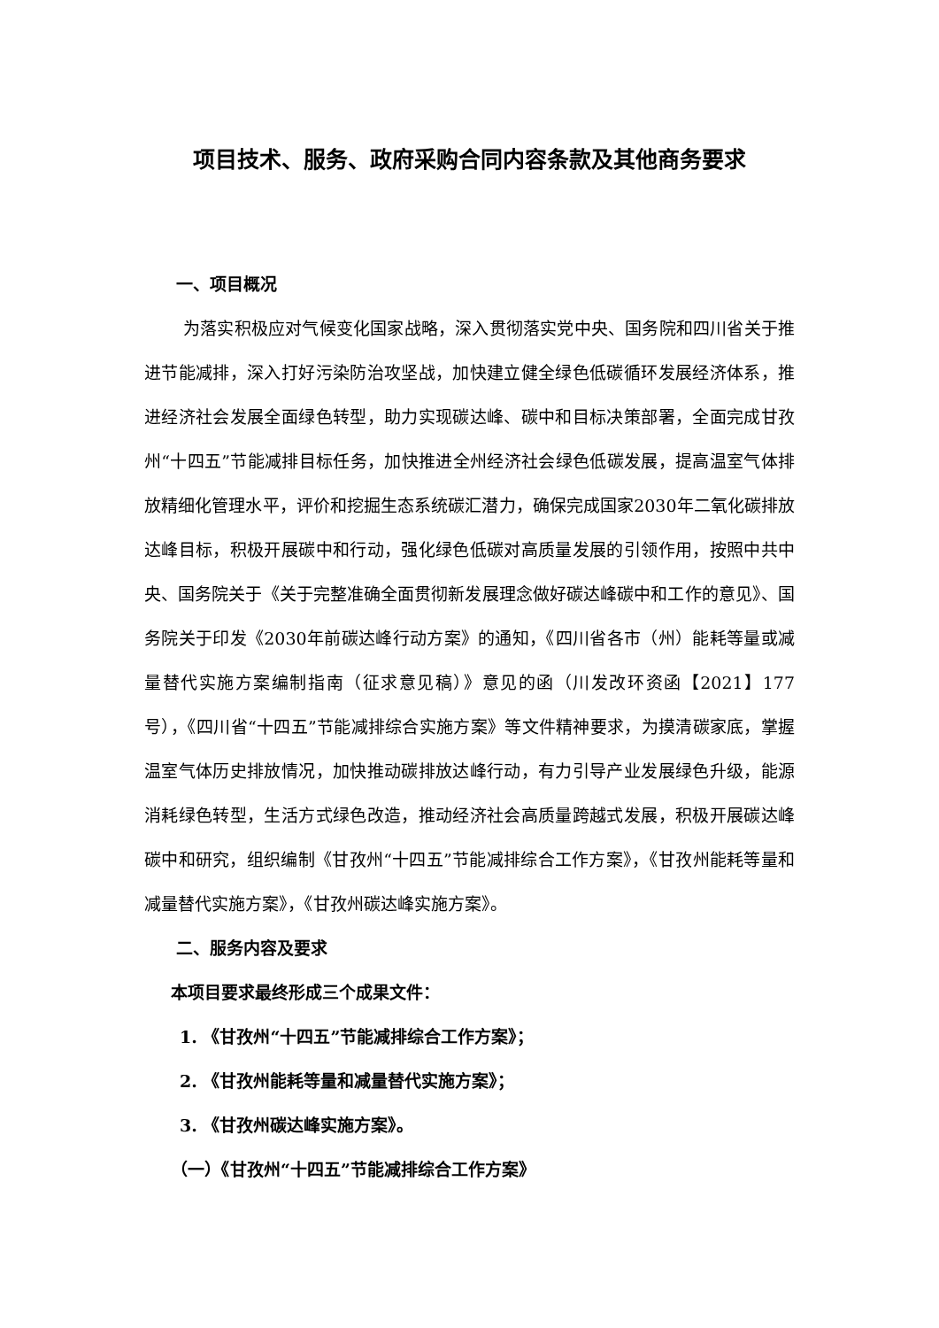项目技术、服务、政府采购合同内容条款及其他商务要求
一、项目概况
为落实积极应对气候变化国家战略，深入贯彻落实党中央、国务院和四川省关于推进节能减排，深入打好污染防治攻坚战，加快建立健全绿色低碳循环发展经济体系，推进经济社会发展全面绿色转型，助力实现碳达峰、碳中和目标决策部署，全面完成甘孜州“十四五”节能减排目标任务，加快推进全州经济社会绿色低碳发展，提高温室气体排放精细化管理水平，评价和挖掘生态系统碳汇潜力，确保完成国家2030年二氧化碳排放达峰目标，积极开展碳中和行动，强化绿色低碳对高质量发展的引领作用，按照中共中央、国务院关于《关于完整准确全面贯彻新发展理念做好碳达峰碳中和工作的意见》、国务院关于印发《2030年前碳达峰行动方案》的通知，《四川省各市（州）能耗等量或减量替代实施方案编制指南（征求意见稿）》意见的函（川发改环资函【2021】177 号），《四川省“十四五”节能减排综合实施方案》等文件精神要求，为摸清碳家底，掌握温室气体历史排放情况，加快推动碳排放达峰行动，有力引导产业发展绿色升级，能源消耗绿色转型，生活方式绿色改造，推动经济社会高质量跨越式发展，积极开展碳达峰碳中和研究，组织编制《甘孜州“十四五”节能减排综合工作方案》，《甘孜州能耗等量和减量替代实施方案》，《甘孜州碳达峰实施方案》。
二、服务内容及要求
本项目要求最终形成三个成果文件：
1. 《甘孜州“十四五”节能减排综合工作方案》；
2. 《甘孜州能耗等量和减量替代实施方案》；
3. 《甘孜州碳达峰实施方案》。
（一）《甘孜州“十四五”节能减排综合工作方案》